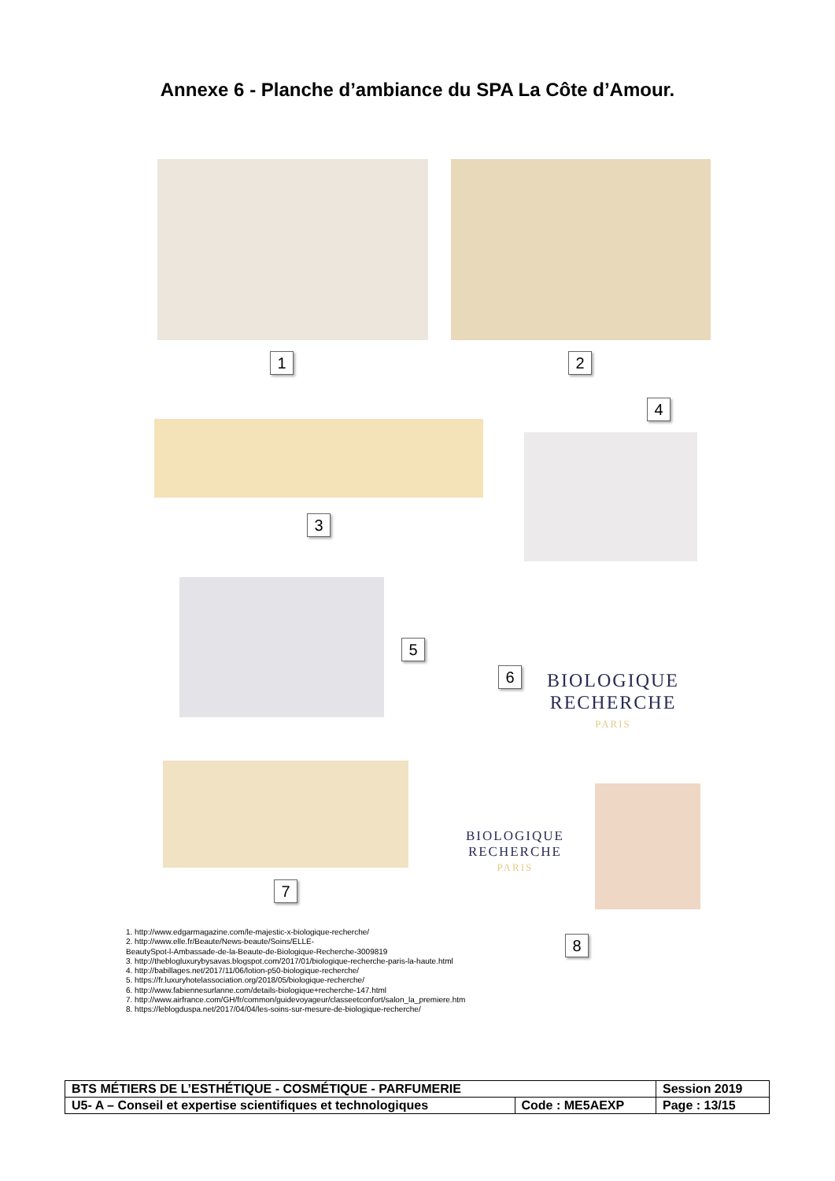Annexe 6 - Planche d’ambiance du SPA La Côte d’Amour.
1 2
4
3
5
6
BIOLOGIQUE
RECHERCHE
PARIS
7
BIOLOGIQUE
RECHERCHE
PARIS
8
1. http://www.edgarmagazine.com/le-majestic-x-biologique-recherche/
2. http://www.elle.fr/Beaute/News-beaute/Soins/ELLE-
BeautySpot-l-Ambassade-de-la-Beaute-de-Biologique-Recherche-3009819
3. http://theblogluxurybysavas.blogspot.com/2017/01/biologique-recherche-paris-la-haute.html
4. http://babillages.net/2017/11/06/lotion-p50-biologique-recherche/
5. https://fr.luxuryhotelassociation.org/2018/05/biologique-recherche/
6. http://www.fabiennesurlanne.com/details-biologique+recherche-147.html
7. http://www.airfrance.com/GH/fr/common/guidevoyageur/classeetconfort/salon_la_premiere.htm
8. https://leblogduspa.net/2017/04/04/les-soins-sur-mesure-de-biologique-recherche/
| BTS MÉTIERS DE L’ESTHÉTIQUE - COSMÉTIQUE - PARFUMERIE | | Session 2019 |
| U5- A – Conseil et expertise scientifiques et technologiques | Code : ME5AEXP | Page : 13/15 |